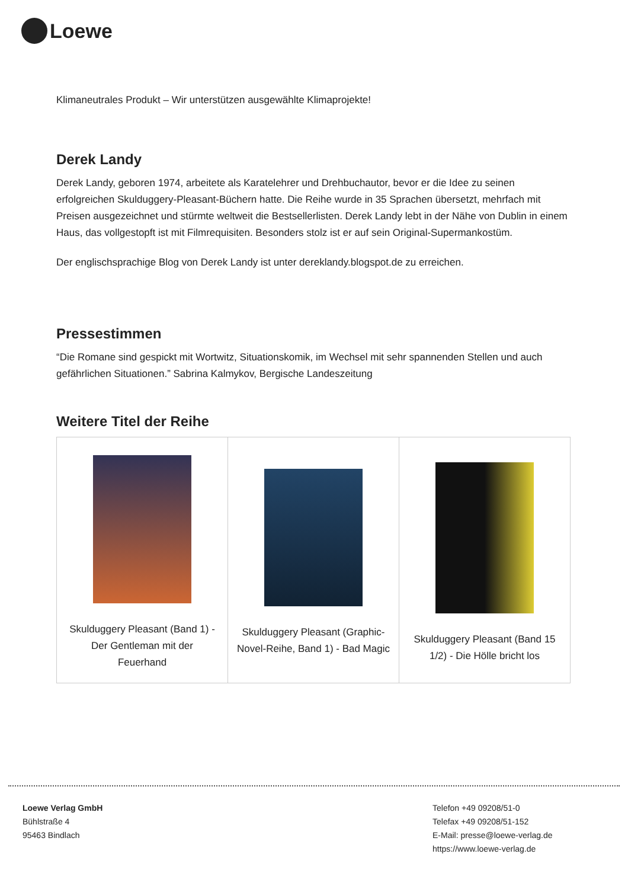Loewe
Klimaneutrales Produkt – Wir unterstützen ausgewählte Klimaprojekte!
Derek Landy
Derek Landy, geboren 1974, arbeitete als Karatelehrer und Drehbuchautor, bevor er die Idee zu seinen erfolgreichen Skulduggery-Pleasant-Büchern hatte. Die Reihe wurde in 35 Sprachen übersetzt, mehrfach mit Preisen ausgezeichnet und stürmte weltweit die Bestsellerlisten. Derek Landy lebt in der Nähe von Dublin in einem Haus, das vollgestopft ist mit Filmrequisiten. Besonders stolz ist er auf sein Original-Supermankostüm.
Der englischsprachige Blog von Derek Landy ist unter dereklandy.blogspot.de zu erreichen.
Pressestimmen
“Die Romane sind gespickt mit Wortwitz, Situationskomik, im Wechsel mit sehr spannenden Stellen und auch gefährlichen Situationen.” Sabrina Kalmykov, Bergische Landeszeitung
Weitere Titel der Reihe
| Skulduggery Pleasant (Band 1) - Der Gentleman mit der Feuerhand | Skulduggery Pleasant (Graphic-Novel-Reihe, Band 1) - Bad Magic | Skulduggery Pleasant (Band 15 1/2) - Die Hölle bricht los |
Loewe Verlag GmbH
Bühlstraße 4
95463 Bindlach
Telefon +49 09208/51-0
Telefax +49 09208/51-152
E-Mail: presse@loewe-verlag.de
https://www.loewe-verlag.de